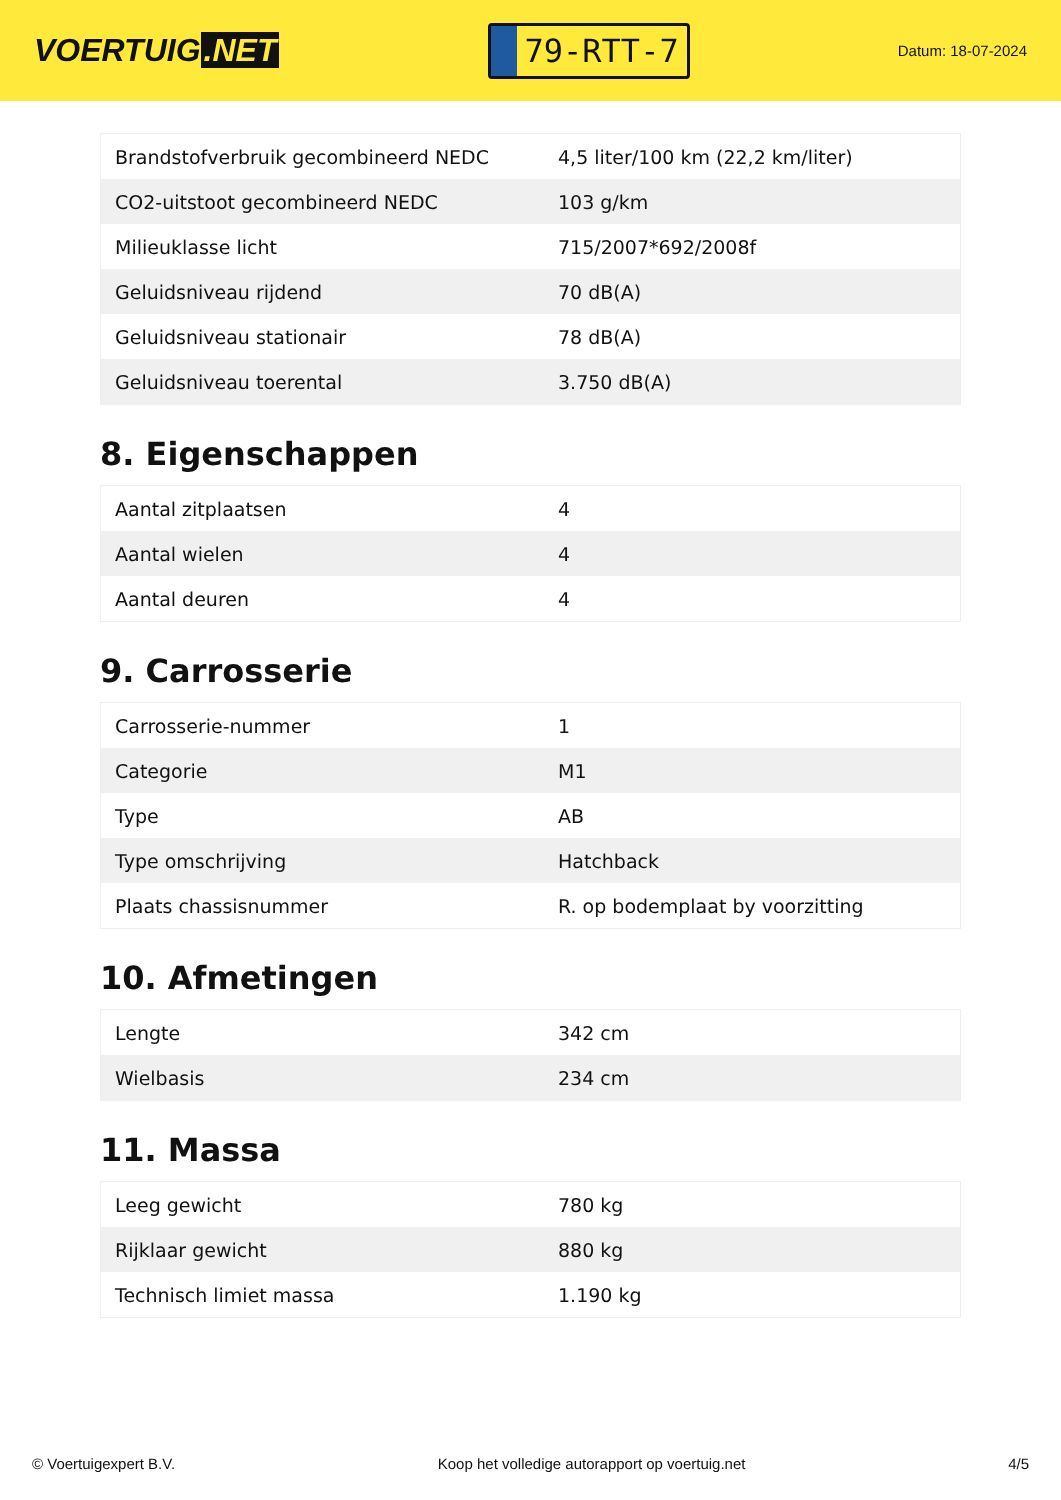VOERTUIG.NET
79-RTT-7
Datum: 18-07-2024
| Brandstofverbruik gecombineerd NEDC | 4,5 liter/100 km (22,2 km/liter) |
| CO2-uitstoot gecombineerd NEDC | 103 g/km |
| Milieuklasse licht | 715/2007*692/2008f |
| Geluidsniveau rijdend | 70 dB(A) |
| Geluidsniveau stationair | 78 dB(A) |
| Geluidsniveau toerental | 3.750 dB(A) |
8. Eigenschappen
| Aantal zitplaatsen | 4 |
| Aantal wielen | 4 |
| Aantal deuren | 4 |
9. Carrosserie
| Carrosserie-nummer | 1 |
| Categorie | M1 |
| Type | AB |
| Type omschrijving | Hatchback |
| Plaats chassisnummer | R. op bodemplaat by voorzitting |
10. Afmetingen
| Lengte | 342 cm |
| Wielbasis | 234 cm |
11. Massa
| Leeg gewicht | 780 kg |
| Rijklaar gewicht | 880 kg |
| Technisch limiet massa | 1.190 kg |
© Voertuigexpert B.V. Koop het volledige autorapport op voertuig.net 4/5